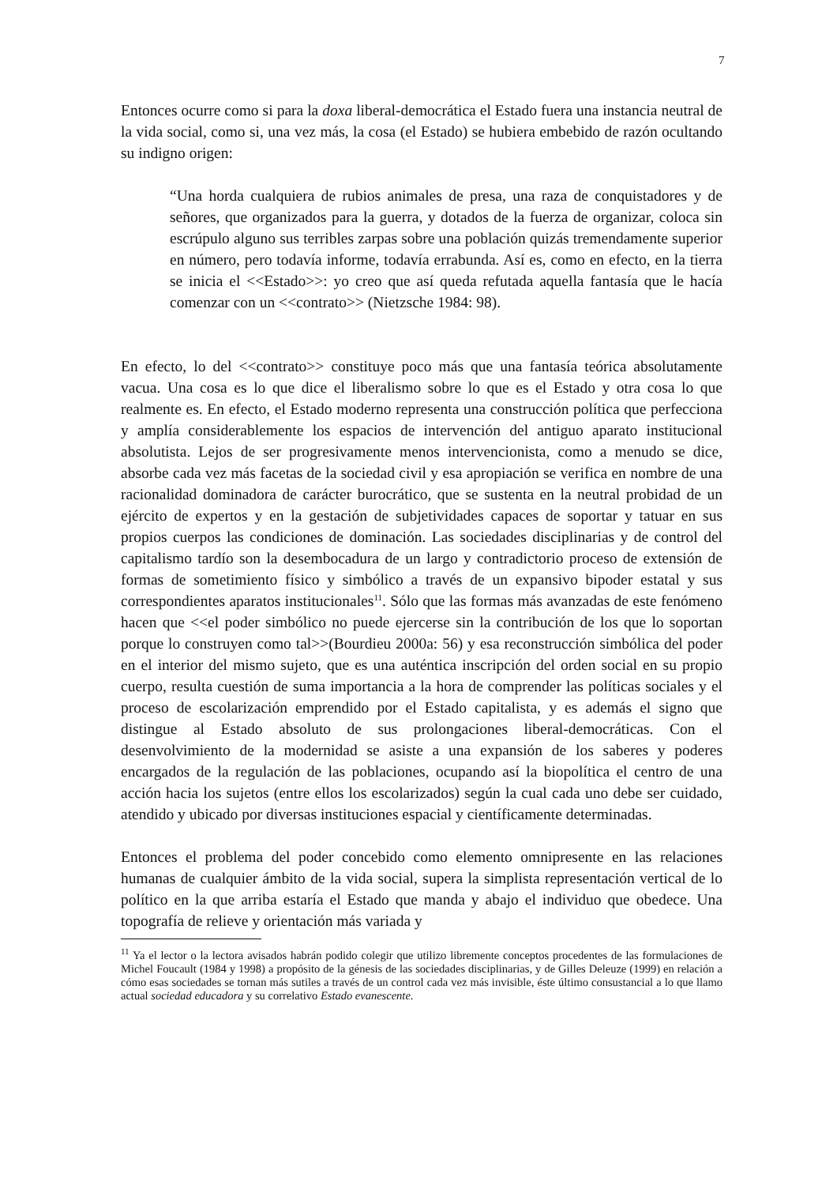7
Entonces ocurre como si para la doxa liberal-democrática el Estado fuera una instancia neutral de la vida social, como si, una vez más, la cosa (el Estado) se hubiera embebido de razón ocultando su indigno origen:
“Una horda cualquiera de rubios animales de presa, una raza de conquistadores y de señores, que organizados para la guerra, y dotados de la fuerza de organizar, coloca sin escrúpulo alguno sus terribles zarpas sobre una población quizás tremendamente superior en número, pero todavía informe, todavía errabunda. Así es, como en efecto, en la tierra se inicia el <<Estado>>: yo creo que así queda refutada aquella fantasía que le hacía comenzar con un <<contrato>> (Nietzsche 1984: 98).
En efecto, lo del <<contrato>> constituye poco más que una fantasía teórica absolutamente vacua. Una cosa es lo que dice el liberalismo sobre lo que es el Estado y otra cosa lo que realmente es. En efecto, el Estado moderno representa una construcción política que perfecciona y amplía considerablemente los espacios de intervención del antiguo aparato institucional absolutista. Lejos de ser progresivamente menos intervencionista, como a menudo se dice, absorbe cada vez más facetas de la sociedad civil y esa apropiación se verifica en nombre de una racionalidad dominadora de carácter burocrático, que se sustenta en la neutral probidad de un ejército de expertos y en la gestación de subjetividades capaces de soportar y tatuar en sus propios cuerpos las condiciones de dominación. Las sociedades disciplinarias y de control del capitalismo tardío son la desembocadura de un largo y contradictorio proceso de extensión de formas de sometimiento físico y simbólico a través de un expansivo bipoder estatal y sus correspondientes aparatos institucionales<sup>11</sup>. Sólo que las formas más avanzadas de este fenómeno hacen que <<el poder simbólico no puede ejercerse sin la contribución de los que lo soportan porque lo construyen como tal>>(Bourdieu 2000a: 56) y esa reconstrucción simbólica del poder en el interior del mismo sujeto, que es una auténtica inscripción del orden social en su propio cuerpo, resulta cuestión de suma importancia a la hora de comprender las políticas sociales y el proceso de escolarización emprendido por el Estado capitalista, y es además el signo que distingue al Estado absoluto de sus prolongaciones liberal-democráticas. Con el desenvolvimiento de la modernidad se asiste a una expansión de los saberes y poderes encargados de la regulación de las poblaciones, ocupando así la biopolítica el centro de una acción hacia los sujetos (entre ellos los escolarizados) según la cual cada uno debe ser cuidado, atendido y ubicado por diversas instituciones espacial y científicamente determinadas.
Entonces el problema del poder concebido como elemento omnipresente en las relaciones humanas de cualquier ámbito de la vida social, supera la simplista representación vertical de lo político en la que arriba estaría el Estado que manda y abajo el individuo que obedece. Una topografía de relieve y orientación más variada y
<sup>11</sup> Ya el lector o la lectora avisados habrán podido colegir que utilizo libremente conceptos procedentes de las formulaciones de Michel Foucault (1984 y 1998) a propósito de la génesis de las sociedades disciplinarias, y de Gilles Deleuze (1999) en relación a cómo esas sociedades se tornan más sutiles a través de un control cada vez más invisible, éste último consustancial a lo que llamo actual sociedad educadora y su correlativo Estado evanescente.